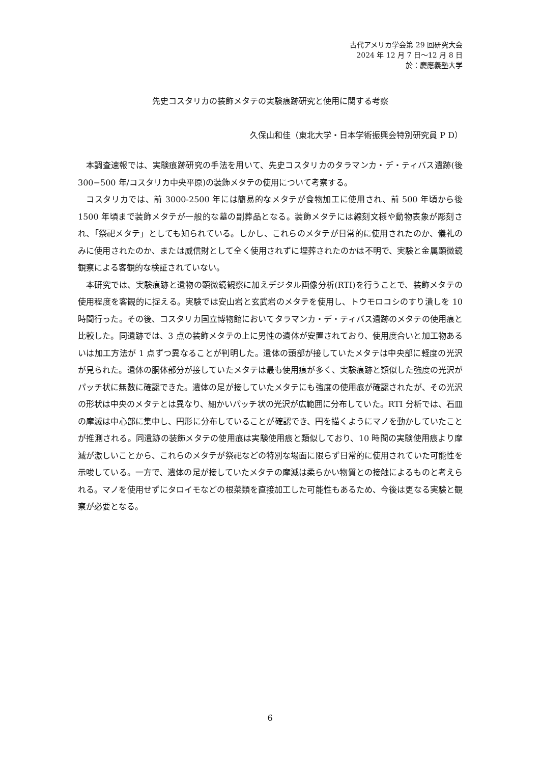古代アメリカ学会第 29 回研究大会
2024 年 12 月 7 日～12 月 8 日
於：慶應義塾大学
先史コスタリカの装飾メタテの実験痕跡研究と使用に関する考察
久保山和佳（東北大学・日本学術振興会特別研究員 P D）
本調査速報では、実験痕跡研究の手法を用いて、先史コスタリカのタラマンカ・デ・ティバス遺跡(後 300−500 年/コスタリカ中央平原)の装飾メタテの使用について考察する。
コスタリカでは、前 3000-2500 年には簡易的なメタテが食物加工に使用され、前 500 年頃から後 1500 年頃まで装飾メタテが一般的な墓の副葬品となる。装飾メタテには線刻文様や動物表象が彫刻され、「祭祀メタテ」としても知られている。しかし、これらのメタテが日常的に使用されたのか、儀礼のみに使用されたのか、または威信財として全く使用されずに埋葬されたのかは不明で、実験と金属顕微鏡観察による客観的な検証されていない。
本研究では、実験痕跡と遺物の顕微鏡観察に加えデジタル画像分析(RTI)を行うことで、装飾メタテの使用程度を客観的に捉える。実験では安山岩と玄武岩のメタテを使用し、トウモロコシのすり潰しを 10 時間行った。その後、コスタリカ国立博物館においてタラマンカ・デ・ティバス遺跡のメタテの使用痕と比較した。同遺跡では、3 点の装飾メタテの上に男性の遺体が安置されており、使用度合いと加工物あるいは加工方法が 1 点ずつ異なることが判明した。遺体の頭部が接していたメタテは中央部に軽度の光沢が見られた。遺体の胴体部分が接していたメタテは最も使用痕が多く、実験痕跡と類似した強度の光沢がパッチ状に無数に確認できた。遺体の足が接していたメタテにも強度の使用痕が確認されたが、その光沢の形状は中央のメタテとは異なり、細かいパッチ状の光沢が広範囲に分布していた。RTI 分析では、石皿の摩滅は中心部に集中し、円形に分布していることが確認でき、円を描くようにマノを動かしていたことが推測される。同遺跡の装飾メタテの使用痕は実験使用痕と類似しており、10 時間の実験使用痕より摩滅が激しいことから、これらのメタテが祭祀などの特別な場面に限らず日常的に使用されていた可能性を示唆している。一方で、遺体の足が接していたメタテの摩滅は柔らかい物質との接触によるものと考えられる。マノを使用せずにタロイモなどの根菜類を直接加工した可能性もあるため、今後は更なる実験と観察が必要となる。
6